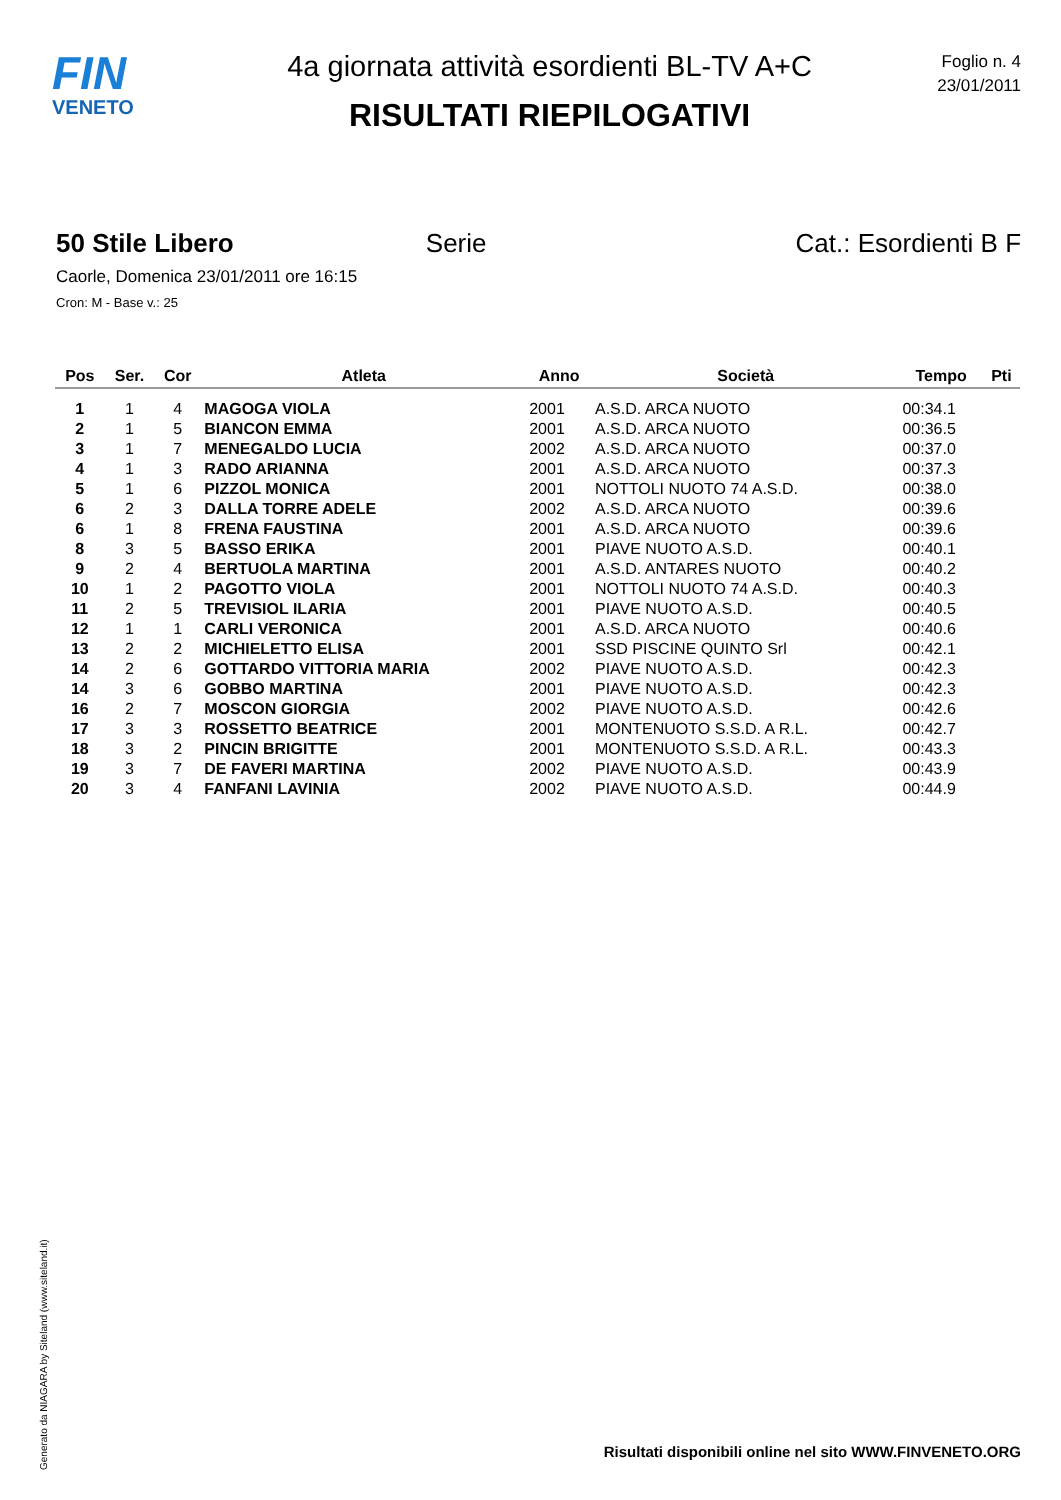FIN
VENETO
4a giornata attività esordienti BL-TV A+C
RISULTATI RIEPILOGATIVI
Foglio n. 4
23/01/2011
50 Stile Libero Serie Cat.: Esordienti B F
Caorle, Domenica 23/01/2011 ore 16:15
Cron: M - Base v.: 25
| Pos | Ser. | Cor | Atleta | Anno | Società | Tempo | Pti |
| --- | --- | --- | --- | --- | --- | --- | --- |
| 1 | 1 | 4 | MAGOGA VIOLA | 2001 | A.S.D. ARCA NUOTO | 00:34.1 | |
| 2 | 1 | 5 | BIANCON EMMA | 2001 | A.S.D. ARCA NUOTO | 00:36.5 | |
| 3 | 1 | 7 | MENEGALDO LUCIA | 2002 | A.S.D. ARCA NUOTO | 00:37.0 | |
| 4 | 1 | 3 | RADO ARIANNA | 2001 | A.S.D. ARCA NUOTO | 00:37.3 | |
| 5 | 1 | 6 | PIZZOL MONICA | 2001 | NOTTOLI NUOTO 74 A.S.D. | 00:38.0 | |
| 6 | 2 | 3 | DALLA TORRE ADELE | 2002 | A.S.D. ARCA NUOTO | 00:39.6 | |
| 6 | 1 | 8 | FRENA FAUSTINA | 2001 | A.S.D. ARCA NUOTO | 00:39.6 | |
| 8 | 3 | 5 | BASSO ERIKA | 2001 | PIAVE NUOTO A.S.D. | 00:40.1 | |
| 9 | 2 | 4 | BERTUOLA MARTINA | 2001 | A.S.D. ANTARES NUOTO | 00:40.2 | |
| 10 | 1 | 2 | PAGOTTO VIOLA | 2001 | NOTTOLI NUOTO 74 A.S.D. | 00:40.3 | |
| 11 | 2 | 5 | TREVISIOL ILARIA | 2001 | PIAVE NUOTO A.S.D. | 00:40.5 | |
| 12 | 1 | 1 | CARLI VERONICA | 2001 | A.S.D. ARCA NUOTO | 00:40.6 | |
| 13 | 2 | 2 | MICHIELETTO ELISA | 2001 | SSD PISCINE QUINTO Srl | 00:42.1 | |
| 14 | 2 | 6 | GOTTARDO VITTORIA MARIA | 2002 | PIAVE NUOTO A.S.D. | 00:42.3 | |
| 14 | 3 | 6 | GOBBO MARTINA | 2001 | PIAVE NUOTO A.S.D. | 00:42.3 | |
| 16 | 2 | 7 | MOSCON GIORGIA | 2002 | PIAVE NUOTO A.S.D. | 00:42.6 | |
| 17 | 3 | 3 | ROSSETTO BEATRICE | 2001 | MONTENUOTO S.S.D. A R.L. | 00:42.7 | |
| 18 | 3 | 2 | PINCIN BRIGITTE | 2001 | MONTENUOTO S.S.D. A R.L. | 00:43.3 | |
| 19 | 3 | 7 | DE FAVERI MARTINA | 2002 | PIAVE NUOTO A.S.D. | 00:43.9 | |
| 20 | 3 | 4 | FANFANI LAVINIA | 2002 | PIAVE NUOTO A.S.D. | 00:44.9 | |
Generato da NIAGARA by Siteland (www.siteland.it)
Risultati disponibili online nel sito WWW.FINVENETO.ORG